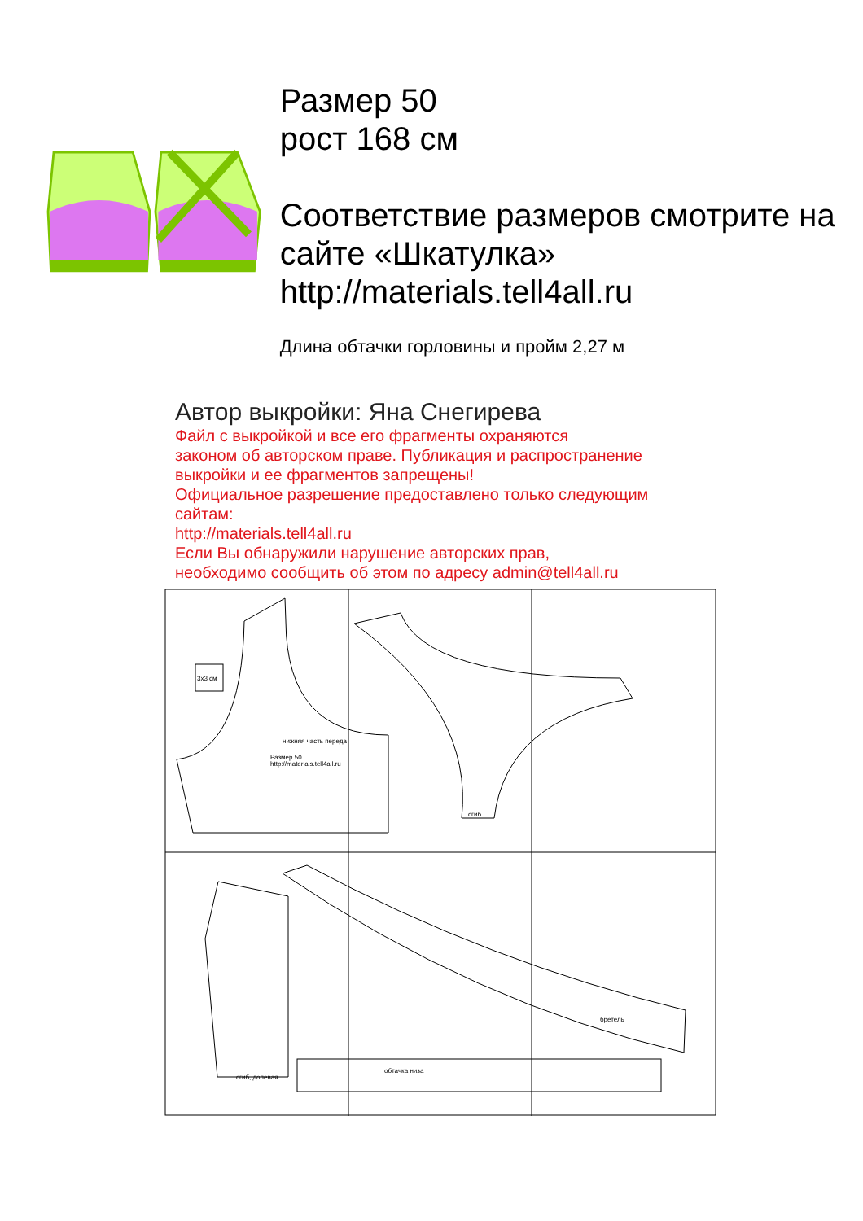Размер 50
рост 168 см
Соответствие размеров смотрите на сайте «Шкатулка»
http://materials.tell4all.ru
Длина обтачки горловины и пройм 2,27 м
Автор выкройки: Яна Снегирева
Файл с выкройкой и все его фрагменты охраняются
законом об авторском праве. Публикация и распространение
выкройки и ее фрагментов запрещены!
Официальное разрешение предоставлено только следующим
сайтам:
http://materials.tell4all.ru
Если Вы обнаружили нарушение авторских прав,
необходимо сообщить об этом по адресу admin@tell4all.ru
3x3 см
нижняя часть переда
Размер 50
http://materials.tell4all.ru
сгиб
сгиб, долевая
обтачка низа
бретель